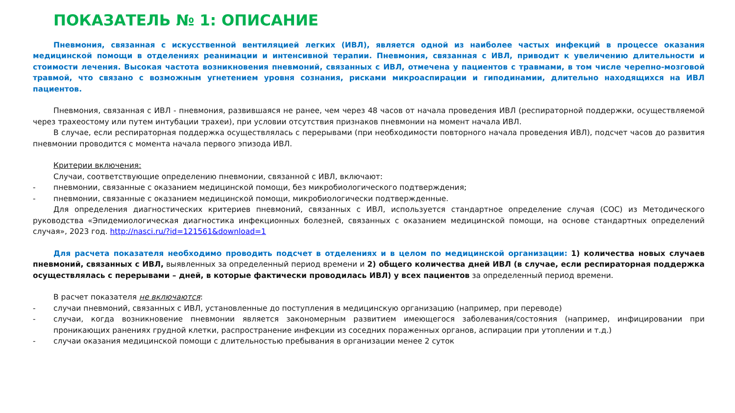ПОКАЗАТЕЛЬ № 1: ОПИСАНИЕ
Пневмония, связанная с искусственной вентиляцией легких (ИВЛ), является одной из наиболее частых инфекций в процессе оказания медицинской помощи в отделениях реанимации и интенсивной терапии. Пневмония, связанная с ИВЛ, приводит к увеличению длительности и стоимости лечения. Высокая частота возникновения пневмоний, связанных с ИВЛ, отмечена у пациентов с травмами, в том числе черепно-мозговой травмой, что связано с возможным угнетением уровня сознания, рисками микроаспирации и гиподинамии, длительно находящихся на ИВЛ пациентов.
Пневмония, связанная с ИВЛ - пневмония, развившаяся не ранее, чем через 48 часов от начала проведения ИВЛ (респираторной поддержки, осуществляемой через трахеостому или путем интубации трахеи), при условии отсутствия признаков пневмонии на момент начала ИВЛ.
В случае, если респираторная поддержка осуществлялась с перерывами (при необходимости повторного начала проведения ИВЛ), подсчет часов до развития пневмонии проводится с момента начала первого эпизода ИВЛ.
Критерии включения:
Случаи, соответствующие определению пневмонии, связанной с ИВЛ, включают:
- пневмонии, связанные с оказанием медицинской помощи, без микробиологического подтверждения;
- пневмонии, связанные с оказанием медицинской помощи, микробиологически подтвержденные.
Для определения диагностических критериев пневмоний, связанных с ИВЛ, используется стандартное определение случая (СОС) из Методического руководства «Эпидемиологическая диагностика инфекционных болезней, связанных с оказанием медицинской помощи, на основе стандартных определений случая», 2023 год. http://nasci.ru/?id=121561&download=1
Для расчета показателя необходимо проводить подсчет в отделениях и в целом по медицинской организации: 1) количества новых случаев пневмоний, связанных с ИВЛ, выявленных за определенный период времени и 2) общего количества дней ИВЛ (в случае, если респираторная поддержка осуществлялась с перерывами – дней, в которые фактически проводилась ИВЛ) у всех пациентов за определенный период времени.
В расчет показателя не включаются:
- случаи пневмоний, связанных с ИВЛ, установленные до поступления в медицинскую организацию (например, при переводе)
- случаи, когда возникновение пневмонии является закономерным развитием имеющегося заболевания/состояния (например, инфицировании при проникающих ранениях грудной клетки, распространение инфекции из соседних пораженных органов, аспирации при утоплении и т.д.)
- случаи оказания медицинской помощи с длительностью пребывания в организации менее 2 суток